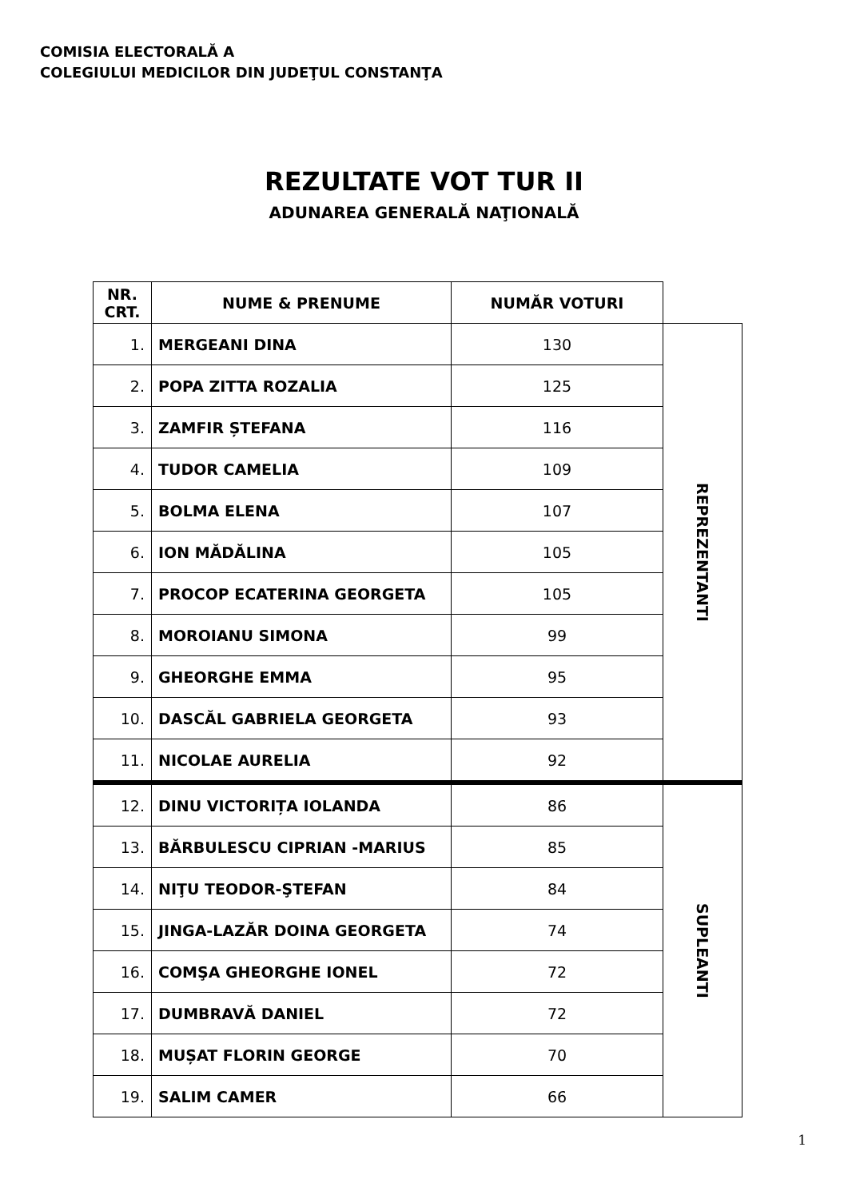COMISIA ELECTORALĂ A
COLEGIULUI MEDICILOR DIN JUDEŢUL CONSTANŢA
REZULTATE VOT TUR II
ADUNAREA GENERALĂ NAŢIONALĂ
| NR. CRT. | NUME & PRENUME | NUMĂR VOTURI | |
| --- | --- | --- | --- |
| 1. | MERGEANI DINA | 130 | REPREZENTANTI |
| 2. | POPA ZITTA ROZALIA | 125 | |
| 3. | ZAMFIR ȘTEFANA | 116 | |
| 4. | TUDOR CAMELIA | 109 | |
| 5. | BOLMA ELENA | 107 | |
| 6. | ION MĂDĂLINA | 105 | |
| 7. | PROCOP ECATERINA GEORGETA | 105 | |
| 8. | MOROIANU SIMONA | 99 | |
| 9. | GHEORGHE EMMA | 95 | |
| 10. | DASCĂL GABRIELA GEORGETA | 93 | |
| 11. | NICOLAE AURELIA | 92 | |
| 12. | DINU VICTORIȚA IOLANDA | 86 | SUPLEANTI |
| 13. | BĂRBULESCU CIPRIAN -MARIUS | 85 | |
| 14. | NIŢU TEODOR-ŞTEFAN | 84 | |
| 15. | JINGA-LAZĂR DOINA GEORGETA | 74 | |
| 16. | COMŞA GHEORGHE IONEL | 72 | |
| 17. | DUMBRAVĂ DANIEL | 72 | |
| 18. | MUȘAT FLORIN GEORGE | 70 | |
| 19. | SALIM CAMER | 66 | |
1